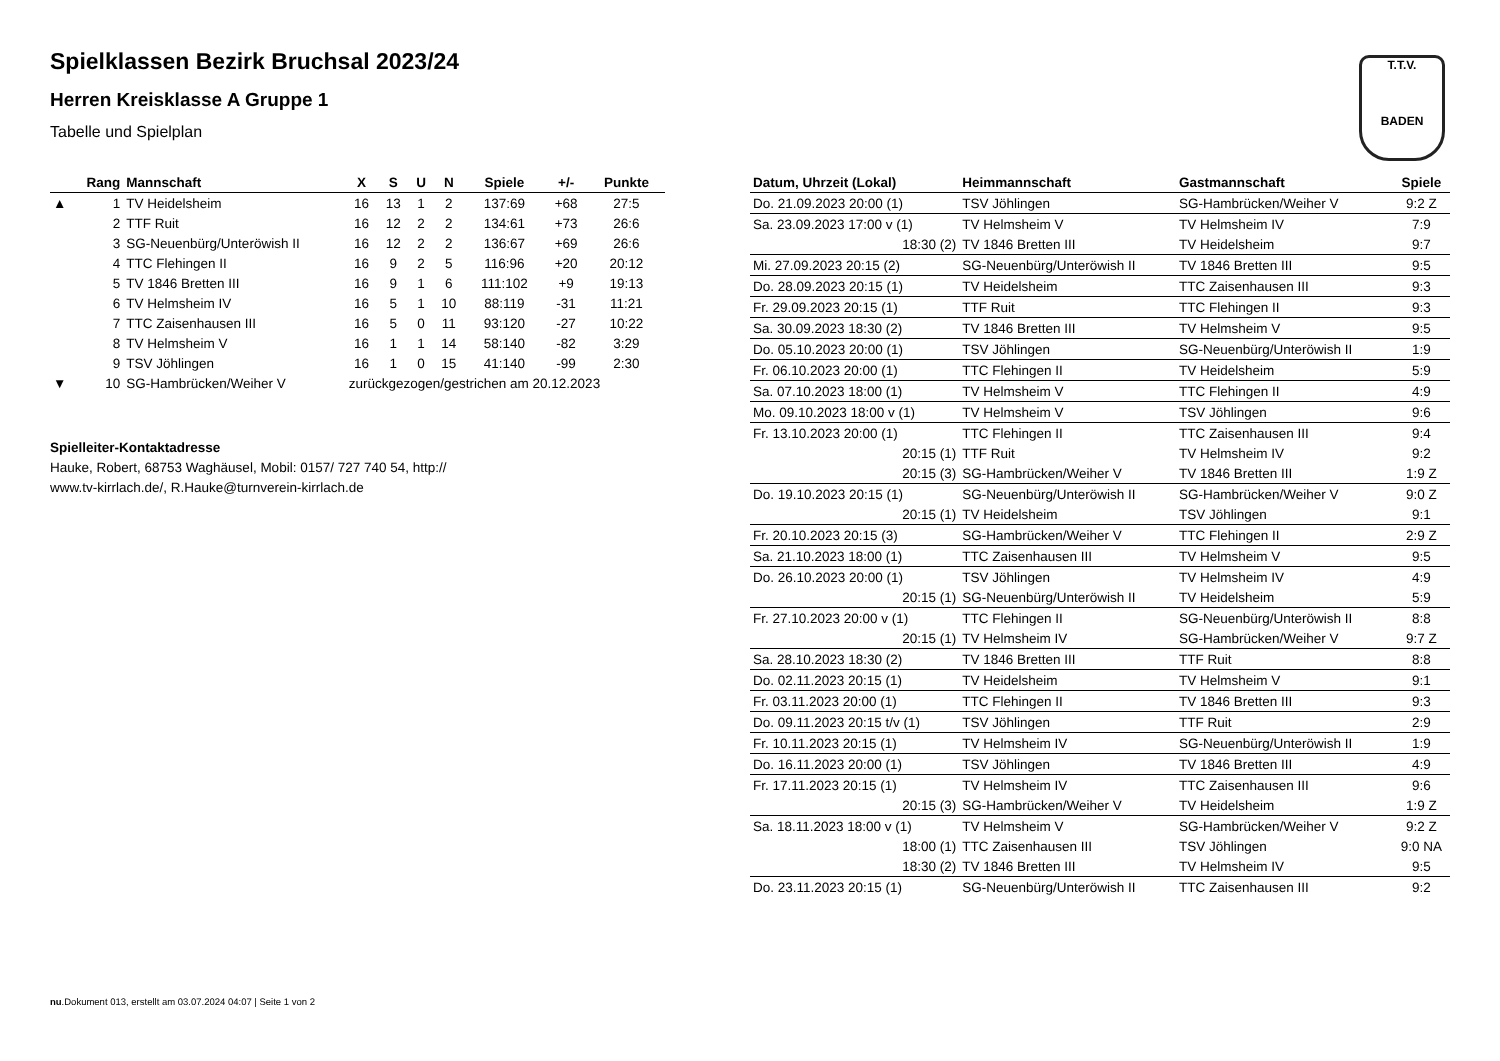T.T.V.
BADEN
Spielklassen Bezirk Bruchsal 2023/24
Herren Kreisklasse A Gruppe 1
Tabelle und Spielplan
| | Rang | Mannschaft | X | S | U | N | Spiele | +/- | Punkte |
| --- | --- | --- | --- | --- | --- | --- | --- | --- | --- |
| ▲ | 1 | TV Heidelsheim | 16 | 13 | 1 | 2 | 137:69 | +68 | 27:5 |
| | 2 | TTF Ruit | 16 | 12 | 2 | 2 | 134:61 | +73 | 26:6 |
| | 3 | SG-Neuenbürg/Unteröwish II | 16 | 12 | 2 | 2 | 136:67 | +69 | 26:6 |
| | 4 | TTC Flehingen II | 16 | 9 | 2 | 5 | 116:96 | +20 | 20:12 |
| | 5 | TV 1846 Bretten III | 16 | 9 | 1 | 6 | 111:102 | +9 | 19:13 |
| | 6 | TV Helmsheim IV | 16 | 5 | 1 | 10 | 88:119 | -31 | 11:21 |
| | 7 | TTC Zaisenhausen III | 16 | 5 | 0 | 11 | 93:120 | -27 | 10:22 |
| | 8 | TV Helmsheim V | 16 | 1 | 1 | 14 | 58:140 | -82 | 3:29 |
| | 9 | TSV Jöhlingen | 16 | 1 | 0 | 15 | 41:140 | -99 | 2:30 |
| ▼ | 10 | SG-Hambrücken/Weiher V | zurückgezogen/gestrichen am 20.12.2023 | | | | | | |
Spielleiter-Kontaktadresse
Hauke, Robert, 68753 Waghäusel, Mobil: 0157/ 727 740 54, http://
www.tv-kirrlach.de/, R.Hauke@turnverein-kirrlach.de
| Datum, Uhrzeit (Lokal) | Heimmannschaft | Gastmannschaft | Spiele |
| --- | --- | --- | --- |
| Do. 21.09.2023 20:00 (1) | TSV Jöhlingen | SG-Hambrücken/Weiher V | 9:2 Z |
| Sa. 23.09.2023 17:00 v (1) | TV Helmsheim V | TV Helmsheim IV | 7:9 |
| 18:30 (2) | TV 1846 Bretten III | TV Heidelsheim | 9:7 |
| Mi. 27.09.2023 20:15 (2) | SG-Neuenbürg/Unteröwish II | TV 1846 Bretten III | 9:5 |
| Do. 28.09.2023 20:15 (1) | TV Heidelsheim | TTC Zaisenhausen III | 9:3 |
| Fr. 29.09.2023 20:15 (1) | TTF Ruit | TTC Flehingen II | 9:3 |
| Sa. 30.09.2023 18:30 (2) | TV 1846 Bretten III | TV Helmsheim V | 9:5 |
| Do. 05.10.2023 20:00 (1) | TSV Jöhlingen | SG-Neuenbürg/Unteröwish II | 1:9 |
| Fr. 06.10.2023 20:00 (1) | TTC Flehingen II | TV Heidelsheim | 5:9 |
| Sa. 07.10.2023 18:00 (1) | TV Helmsheim V | TTC Flehingen II | 4:9 |
| Mo. 09.10.2023 18:00 v (1) | TV Helmsheim V | TSV Jöhlingen | 9:6 |
| Fr. 13.10.2023 20:00 (1) | TTC Flehingen II | TTC Zaisenhausen III | 9:4 |
| 20:15 (1) | TTF Ruit | TV Helmsheim IV | 9:2 |
| 20:15 (3) | SG-Hambrücken/Weiher V | TV 1846 Bretten III | 1:9 Z |
| Do. 19.10.2023 20:15 (1) | SG-Neuenbürg/Unteröwish II | SG-Hambrücken/Weiher V | 9:0 Z |
| 20:15 (1) | TV Heidelsheim | TSV Jöhlingen | 9:1 |
| Fr. 20.10.2023 20:15 (3) | SG-Hambrücken/Weiher V | TTC Flehingen II | 2:9 Z |
| Sa. 21.10.2023 18:00 (1) | TTC Zaisenhausen III | TV Helmsheim V | 9:5 |
| Do. 26.10.2023 20:00 (1) | TSV Jöhlingen | TV Helmsheim IV | 4:9 |
| 20:15 (1) | SG-Neuenbürg/Unteröwish II | TV Heidelsheim | 5:9 |
| Fr. 27.10.2023 20:00 v (1) | TTC Flehingen II | SG-Neuenbürg/Unteröwish II | 8:8 |
| 20:15 (1) | TV Helmsheim IV | SG-Hambrücken/Weiher V | 9:7 Z |
| Sa. 28.10.2023 18:30 (2) | TV 1846 Bretten III | TTF Ruit | 8:8 |
| Do. 02.11.2023 20:15 (1) | TV Heidelsheim | TV Helmsheim V | 9:1 |
| Fr. 03.11.2023 20:00 (1) | TTC Flehingen II | TV 1846 Bretten III | 9:3 |
| Do. 09.11.2023 20:15 t/v (1) | TSV Jöhlingen | TTF Ruit | 2:9 |
| Fr. 10.11.2023 20:15 (1) | TV Helmsheim IV | SG-Neuenbürg/Unteröwish II | 1:9 |
| Do. 16.11.2023 20:00 (1) | TSV Jöhlingen | TV 1846 Bretten III | 4:9 |
| Fr. 17.11.2023 20:15 (1) | TV Helmsheim IV | TTC Zaisenhausen III | 9:6 |
| 20:15 (3) | SG-Hambrücken/Weiher V | TV Heidelsheim | 1:9 Z |
| Sa. 18.11.2023 18:00 v (1) | TV Helmsheim V | SG-Hambrücken/Weiher V | 9:2 Z |
| 18:00 (1) | TTC Zaisenhausen III | TSV Jöhlingen | 9:0 NA |
| 18:30 (2) | TV 1846 Bretten III | TV Helmsheim IV | 9:5 |
| Do. 23.11.2023 20:15 (1) | SG-Neuenbürg/Unteröwish II | TTC Zaisenhausen III | 9:2 |
nu.Dokument 013, erstellt am 03.07.2024 04:07 | Seite 1 von 2